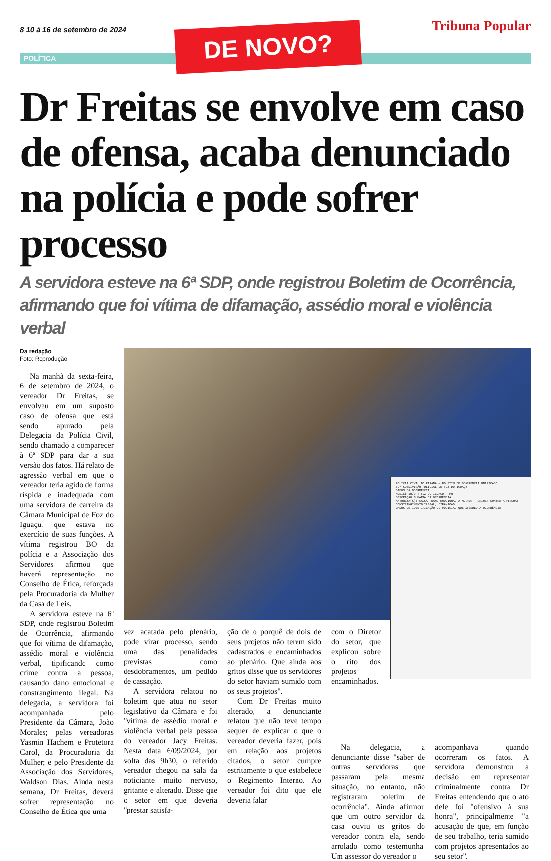8 10 à 16 de setembro de 2024 Tribuna Popular
POLÍTICA
DE NOVO?
Dr Freitas se envolve em caso de ofensa, acaba denunciado na polícia e pode sofrer processo
A servidora esteve na 6ª SDP, onde registrou Boletim de Ocorrência, afirmando que foi vítima de difamação, assédio moral e violência verbal
Da redação
Foto: Reprodução
Na manhã da sexta-feira, 6 de setembro de 2024, o vereador Dr Freitas, se envolveu em um suposto caso de ofensa que está sendo apurado pela Delegacia da Polícia Civil, sendo chamado a comparecer à 6ª SDP para dar a sua versão dos fatos. Há relato de agressão verbal em que o vereador teria agido de forma ríspida e inadequada com uma servidora de carreira da Câmara Municipal de Foz do Iguaçu, que estava no exercício de suas funções. A vítima registrou BO da polícia e a Associação dos Servidores afirmou que haverá representação no Conselho de Ética, reforçada pela Procuradoria da Mulher da Casa de Leis.
A servidora esteve na 6ª SDP, onde registrou Boletim de Ocorrência, afirmando que foi vítima de difamação, assédio moral e violência verbal, tipificando como crime contra a pessoa, causando dano emocional e constrangimento ilegal. Na delegacia, a servidora foi acompanhada pelo Presidente da Câmara, João Morales; pelas vereadoras Yasmin Hachem e Protetora Carol, da Procuradoria da Mulher; e pelo Presidente da Associação dos Servidores, Waldson Dias. Ainda nesta semana, Dr Freitas, deverá sofrer representação no Conselho de Ética que uma
POLÍCIA CIVIL DO PARANÁ — BOLETIM DE OCORRÊNCIA UNIFICADO
6.ª SUBDIVISÃO POLICIAL DE FOZ DO IGUAÇU
DADOS DA OCORRÊNCIA
MUNICÍPIO/UF: FOZ DO IGUACU - PR
DESCRIÇÃO SUMÁRIA DA OCORRÊNCIA
NATUREZA(S): CAUSAR DANO EMOCIONAL À MULHER - CRIMES CONTRA A PESSOA; CONSTRANGIMENTO ILEGAL; DIFAMACAO
DADOS DE IDENTIFICAÇÃO DO POLICIAL QUE ATENDEU A OCORRÊNCIA
vez acatada pelo plenário, pode virar processo, sendo uma das penalidades previstas como desdobramentos, um pedido de cassação.
A servidora relatou no boletim que atua no setor legislativo da Câmara e foi "vítima de assédio moral e violência verbal pela pessoa do vereador Jacy Freitas. Nesta data 6/09/2024, por volta das 9h30, o referido vereador chegou na sala da noticiante muito nervoso, gritante e alterado. Disse que o setor em que deveria "prestar satisfa-
ção de o porquê de dois de seus projetos não terem sido cadastrados e encaminhados ao plenário. Que ainda aos gritos disse que os servidores do setor haviam sumido com os seus projetos".
Com Dr Freitas muito alterado, a denunciante relatou que não teve tempo sequer de explicar o que o vereador deveria fazer, pois em relação aos projetos citados, o setor cumpre estritamente o que estabelece o Regimento Interno. Ao vereador foi dito que ele deveria falar
com o Diretor do setor, que explicou sobre o rito dos projetos encaminhados.
Na delegacia, a denunciante disse "saber de outras servidoras que passaram pela mesma situação, no entanto, não registraram boletim de ocorrência". Ainda afirmou que um outro servidor da casa ouviu os gritos do vereador contra ela, sendo arrolado como testemunha. Um assessor do vereador o
acompanhava quando ocorreram os fatos. A servidora demonstrou a decisão em representar criminalmente contra Dr Freitas entendendo que o ato dele foi "ofensivo à sua honra", principalmente "a acusação de que, em função de seu trabalho, teria sumido com projetos apresentados ao seu setor".